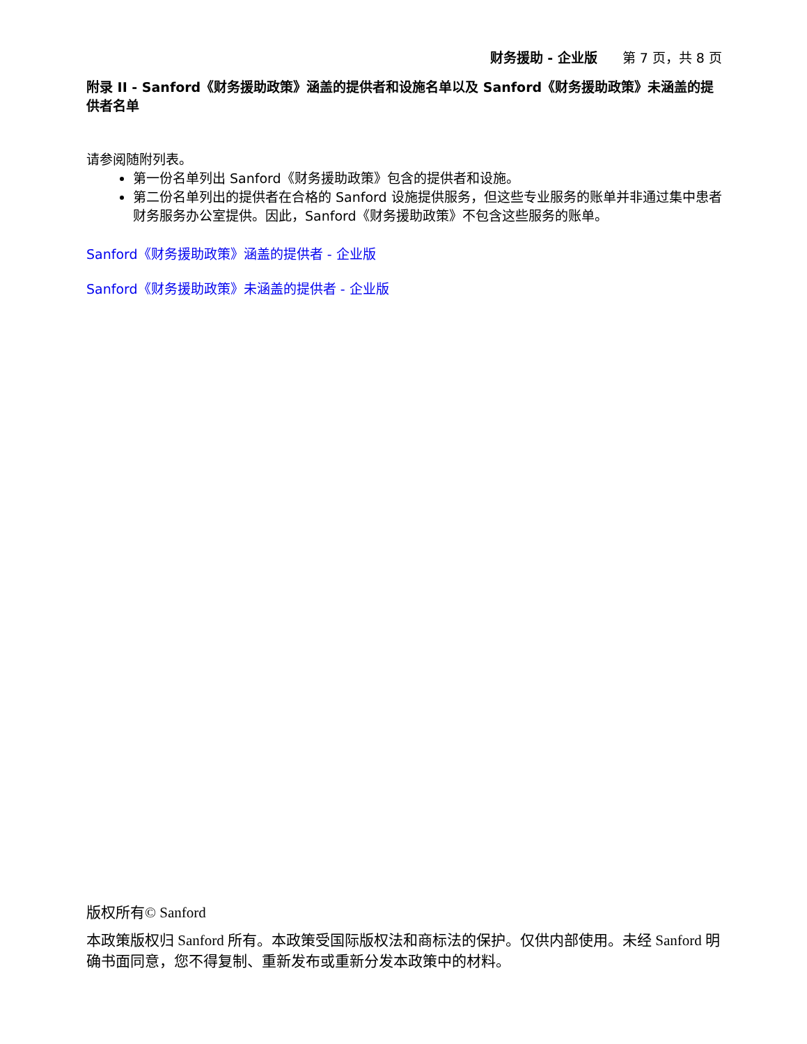财务援助 - 企业版 第 7 页，共 8 页
附录 II - Sanford《财务援助政策》涵盖的提供者和设施名单以及 Sanford《财务援助政策》未涵盖的提供者名单
请参阅随附列表。
第一份名单列出 Sanford《财务援助政策》包含的提供者和设施。
第二份名单列出的提供者在合格的 Sanford 设施提供服务，但这些专业服务的账单并非通过集中患者财务服务办公室提供。因此，Sanford《财务援助政策》不包含这些服务的账单。
Sanford《财务援助政策》涵盖的提供者 - 企业版
Sanford《财务援助政策》未涵盖的提供者 - 企业版
版权所有© Sanford
本政策版权归 Sanford 所有。本政策受国际版权法和商标法的保护。仅供内部使用。未经 Sanford 明确书面同意，您不得复制、重新发布或重新分发本政策中的材料。